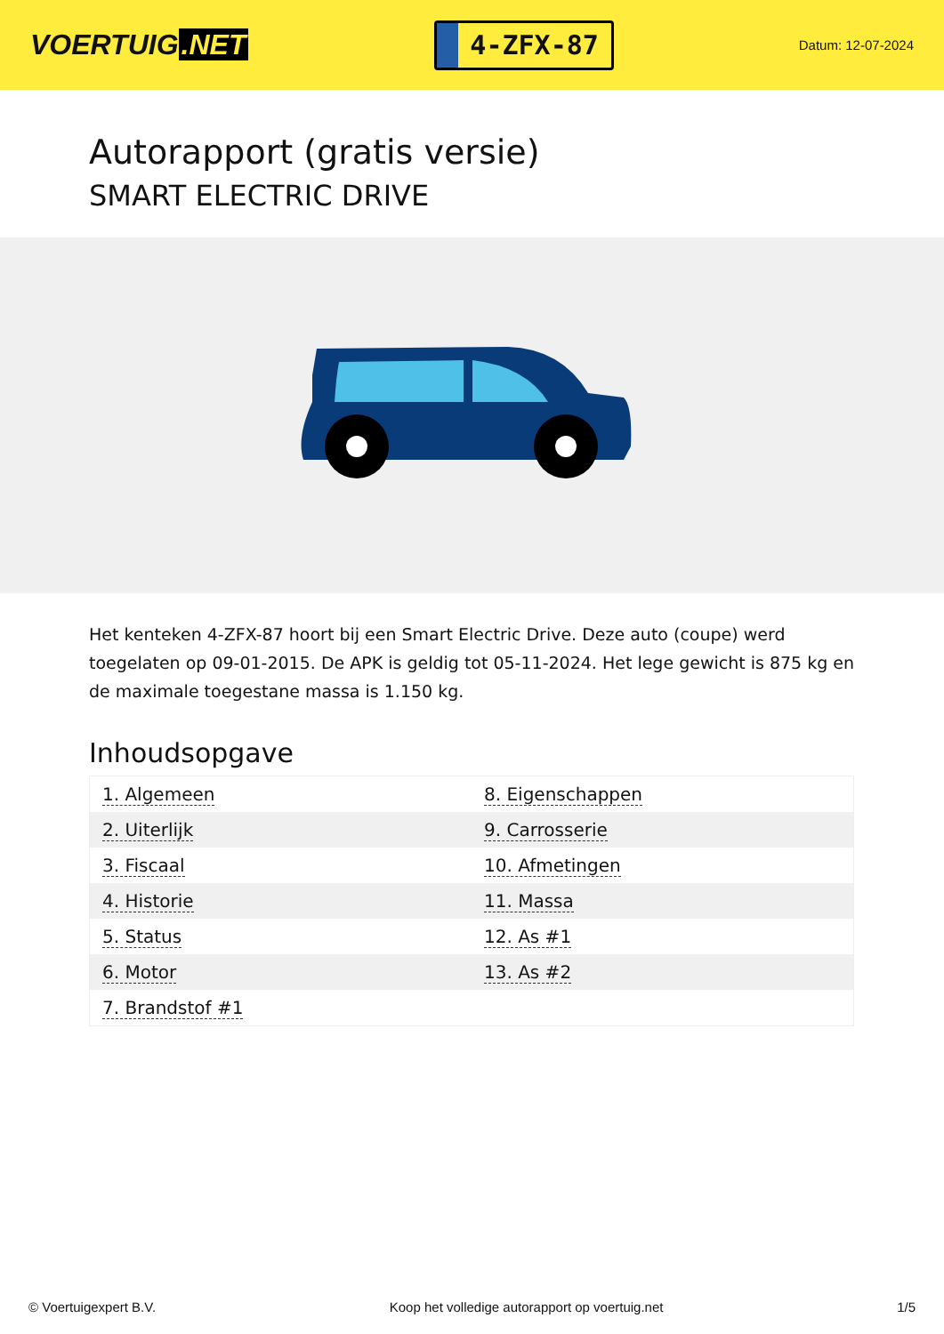VOERTUIG.NET
4-ZFX-87
Datum: 12-07-2024
Autorapport (gratis versie)
SMART ELECTRIC DRIVE
Het kenteken 4-ZFX-87 hoort bij een Smart Electric Drive. Deze auto (coupe) werd toegelaten op 09-01-2015. De APK is geldig tot 05-11-2024. Het lege gewicht is 875 kg en de maximale toegestane massa is 1.150 kg.
Inhoudsopgave
| 1. Algemeen | 8. Eigenschappen |
| 2. Uiterlijk | 9. Carrosserie |
| 3. Fiscaal | 10. Afmetingen |
| 4. Historie | 11. Massa |
| 5. Status | 12. As #1 |
| 6. Motor | 13. As #2 |
| 7. Brandstof #1 | |
© Voertuigexpert B.V. Koop het volledige autorapport op voertuig.net
1/5